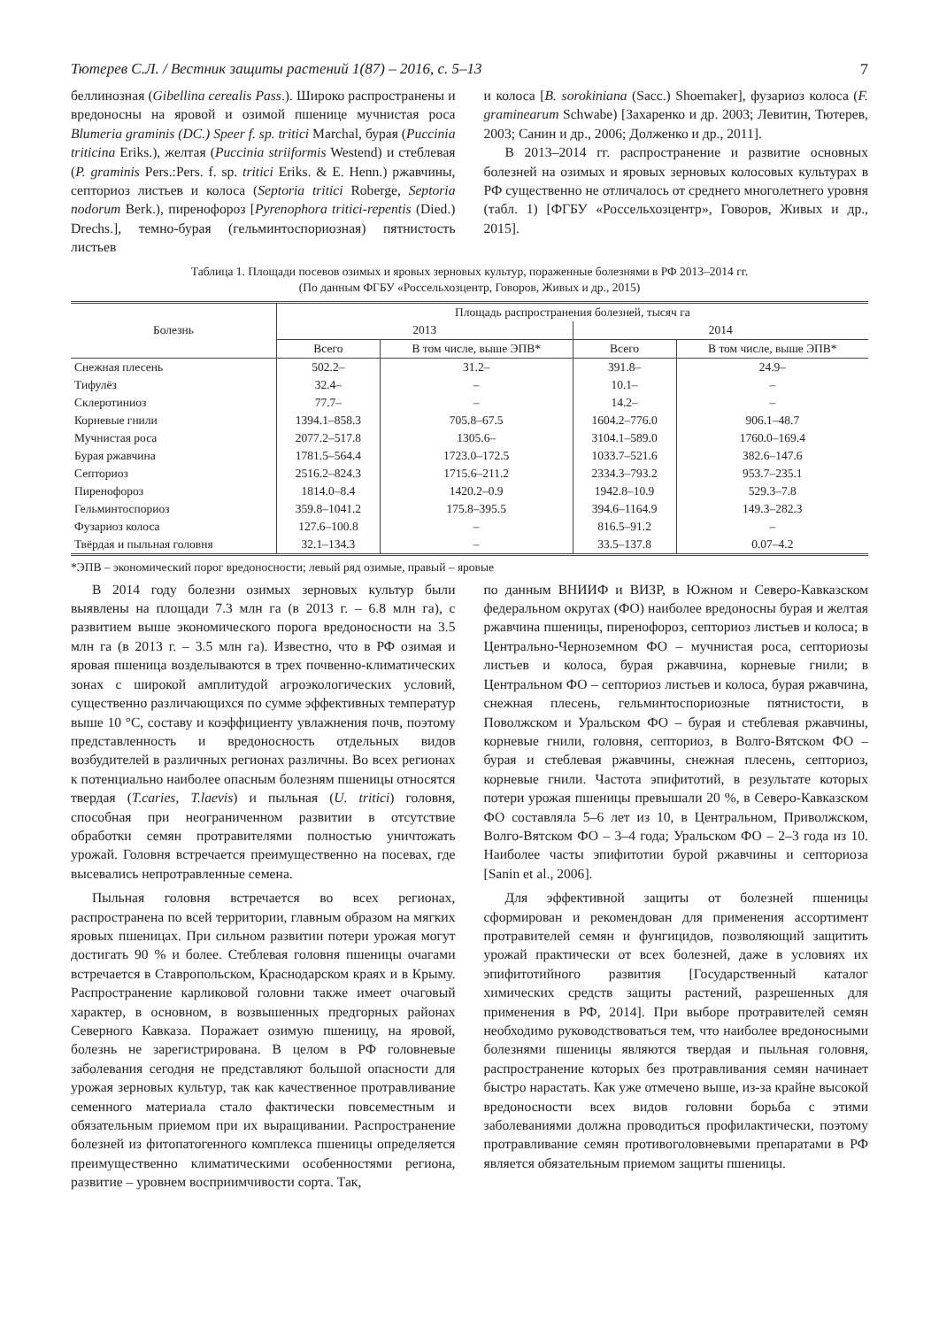Тютерев С.Л. / Вестник защиты растений 1(87) – 2016, с. 5–13 7
беллинозная (Gibellina cerealis Pass.). Широко распространены и вредоносны на яровой и озимой пшенице мучнистая роса Blumeria graminis (DC.) Speer f. sp. tritici Marchal, бурая (Puccinia triticina Eriks.), желтая (Puccinia striiformis Westend) и стеблевая (P. graminis Pers.:Pers. f. sp. tritici Eriks. & E. Henn.) ржавчины, септориоз листьев и колоса (Septoria tritici Roberge, Septoria nodorum Berk.), пиренофороз [Pyrenophora tritici-repentis (Died.) Drechs.], темно-бурая (гельминтоспориозная) пятнистость листьев
и колоса [B. sorokiniana (Sacc.) Shoemaker], фузариоз колоса (F. graminearum Schwabe) [Захаренко и др. 2003; Левитин, Тютерев, 2003; Санин и др., 2006; Долженко и др., 2011].
В 2013–2014 гг. распространение и развитие основных болезней на озимых и яровых зерновых колосовых культурах в РФ существенно не отличалось от среднего многолетнего уровня (табл. 1) [ФГБУ «Россельхозцентр», Говоров, Живых и др., 2015].
Таблица 1. Площади посевов озимых и яровых зерновых культур, пораженные болезнями в РФ 2013–2014 гг.
(По данным ФГБУ «Россельхозцентр, Говоров, Живых и др., 2015)
| Болезнь | Площадь распространения болезней, тысяч га | | | |
| --- | --- | --- | --- | --- |
| | 2013 | | 2014 | |
| | Всего | В том числе, выше ЭПВ* | Всего | В том числе, выше ЭПВ* |
| Снежная плесень | 502.2– | 31.2– | 391.8– | 24.9– |
| Тифулёз | 32.4– | – | 10.1– | – |
| Склеротиниоз | 77.7– | – | 14.2– | – |
| Корневые гнили | 1394.1–858.3 | 705.8–67.5 | 1604.2–776.0 | 906.1–48.7 |
| Мучнистая роса | 2077.2–517.8 | 1305.6– | 3104.1–589.0 | 1760.0–169.4 |
| Бурая ржавчина | 1781.5–564.4 | 1723.0–172.5 | 1033.7–521.6 | 382.6–147.6 |
| Септориоз | 2516.2–824.3 | 1715.6–211.2 | 2334.3–793.2 | 953.7–235.1 |
| Пиренофороз | 1814.0–8.4 | 1420.2–0.9 | 1942.8–10.9 | 529.3–7.8 |
| Гельминтоспориоз | 359.8–1041.2 | 175.8–395.5 | 394.6–1164.9 | 149.3–282.3 |
| Фузариоз колоса | 127.6–100.8 | – | 816.5–91.2 | – |
| Твёрдая и пыльная головня | 32.1–134.3 | – | 33.5–137.8 | 0.07–4.2 |
*ЭПВ – экономический порог вредоносности; левый ряд озимые, правый – яровые
В 2014 году болезни озимых зерновых культур были выявлены на площади 7.3 млн га (в 2013 г. – 6.8 млн га), с развитием выше экономического порога вредоносности на 3.5 млн га (в 2013 г. – 3.5 млн га). Известно, что в РФ озимая и яровая пшеница возделываются в трех почвенно-климатических зонах с широкой амплитудой агроэкологических условий, существенно различающихся по сумме эффективных температур выше 10 °C, составу и коэффициенту увлажнения почв, поэтому представленность и вредоносность отдельных видов возбудителей в различных регионах различны. Во всех регионах к потенциально наиболее опасным болезням пшеницы относятся твердая (T.caries, T.laevis) и пыльная (U. tritici) головня, способная при неограниченном развитии в отсутствие обработки семян протравителями полностью уничтожать урожай. Головня встречается преимущественно на посевах, где высевались непротравленные семена.
Пыльная головня встречается во всех регионах, распространена по всей территории, главным образом на мягких яровых пшеницах. При сильном развитии потери урожая могут достигать 90 % и более. Стеблевая головня пшеницы очагами встречается в Ставропольском, Краснодарском краях и в Крыму. Распространение карликовой головни также имеет очаговый характер, в основном, в возвышенных предгорных районах Северного Кавказа. Поражает озимую пшеницу, на яровой, болезнь не зарегистрирована. В целом в РФ головневые заболевания сегодня не представляют большой опасности для урожая зерновых культур, так как качественное протравливание семенного материала стало фактически повсеместным и обязательным приемом при их выращивании. Распространение болезней из фитопатогенного комплекса пшеницы определяется преимущественно климатическими особенностями региона, развитие – уровнем восприимчивости сорта. Так,
по данным ВНИИФ и ВИЗР, в Южном и Северо-Кавказском федеральном округах (ФО) наиболее вредоносны бурая и желтая ржавчина пшеницы, пиренофороз, септориоз листьев и колоса; в Центрально-Черноземном ФО – мучнистая роса, септориозы листьев и колоса, бурая ржавчина, корневые гнили; в Центральном ФО – септориоз листьев и колоса, бурая ржавчина, снежная плесень, гельминтоспориозные пятнистости, в Поволжском и Уральском ФО – бурая и стеблевая ржавчины, корневые гнили, головня, септориоз, в Волго-Вятском ФО – бурая и стеблевая ржавчины, снежная плесень, септориоз, корневые гнили. Частота эпифитотий, в результате которых потери урожая пшеницы превышали 20 %, в Северо-Кавказском ФО составляла 5–6 лет из 10, в Центральном, Приволжском, Волго-Вятском ФО – 3–4 года; Уральском ФО – 2–3 года из 10. Наиболее часты эпифитотии бурой ржавчины и септориоза [Sanin et al., 2006].
Для эффективной защиты от болезней пшеницы сформирован и рекомендован для применения ассортимент протравителей семян и фунгицидов, позволяющий защитить урожай практически от всех болезней, даже в условиях их эпифитотийного развития [Государственный каталог химических средств защиты растений, разрешенных для применения в РФ, 2014]. При выборе протравителей семян необходимо руководствоваться тем, что наиболее вредоносными болезнями пшеницы являются твердая и пыльная головня, распространение которых без протравливания семян начинает быстро нарастать. Как уже отмечено выше, из-за крайне высокой вредоносности всех видов головни борьба с этими заболеваниями должна проводиться профилактически, поэтому протравливание семян противоголовневыми препаратами в РФ является обязательным приемом защиты пшеницы.